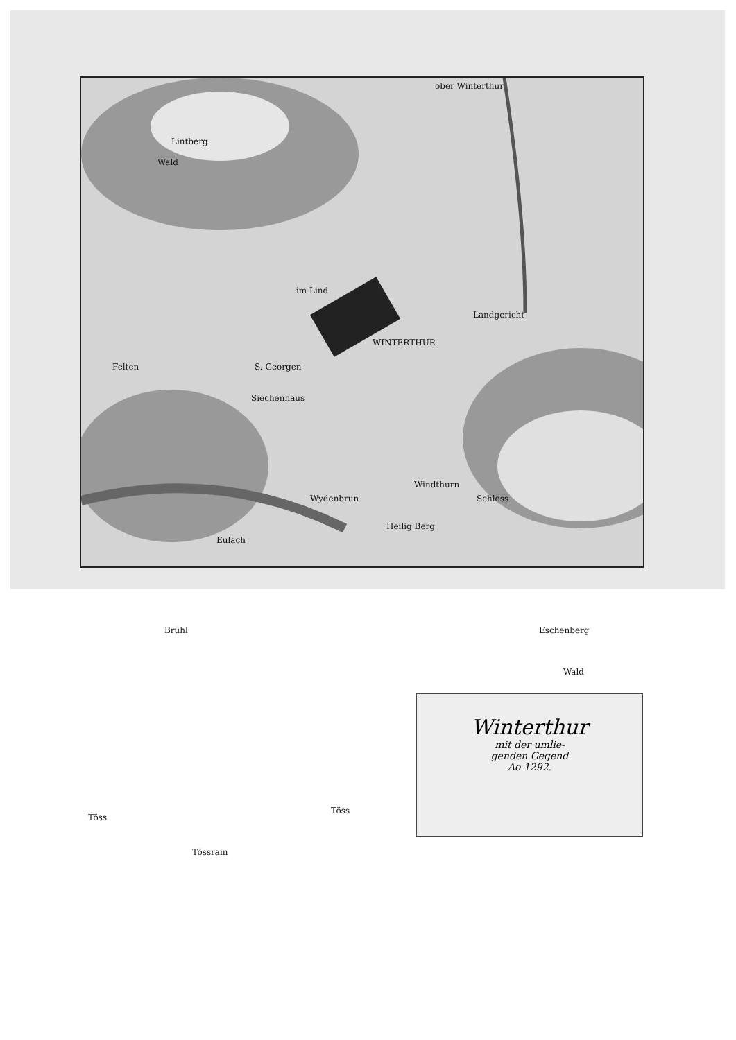Lintberg
Wald
ober Winterthur
im Lind
Landgericht
WINTERTHUR
Felten S. Georgen
Siechenhaus
Windthurn
Schloss
Wydenbrun
Heilig Berg
Eulach
Brühl Eschenberg
Wald
Töss
Töss
Tössrain
Winterthur
mit der umlie-
genden Gegend
Ao 1292.